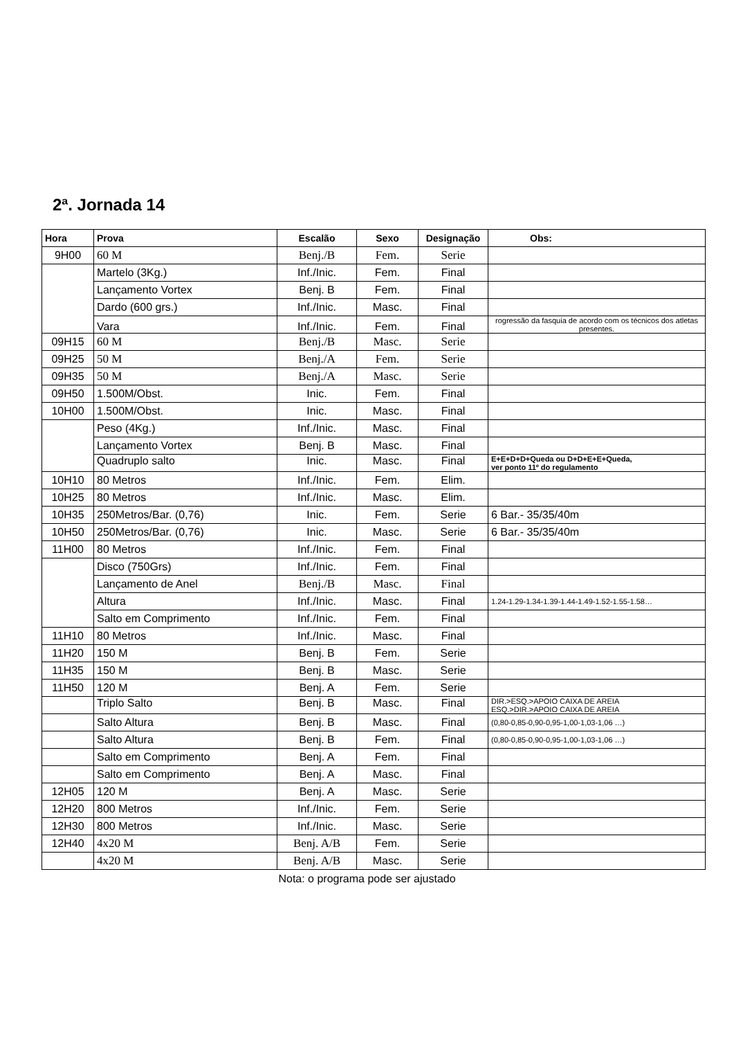2ª. Jornada 14
| Hora | Prova | Escalão | Sexo | Designação | Obs: |
| --- | --- | --- | --- | --- | --- |
| 9H00 | 60 M | Benj./B | Fem. | Serie | |
| | Martelo (3Kg.) | Inf./Inic. | Fem. | Final | |
| | Lançamento Vortex | Benj. B | Fem. | Final | |
| | Dardo (600 grs.) | Inf./Inic. | Masc. | Final | |
| | Vara | Inf./Inic. | Fem. | Final | rogressão da fasquia de acordo com os técnicos dos atletas presentes. |
| 09H15 | 60 M | Benj./B | Masc. | Serie | |
| 09H25 | 50 M | Benj./A | Fem. | Serie | |
| 09H35 | 50 M | Benj./A | Masc. | Serie | |
| 09H50 | 1.500M/Obst. | Inic. | Fem. | Final | |
| 10H00 | 1.500M/Obst. | Inic. | Masc. | Final | |
| | Peso (4Kg.) | Inf./Inic. | Masc. | Final | |
| | Lançamento Vortex | Benj. B | Masc. | Final | |
| | Quadruplo salto | Inic. | Masc. | Final | E+E+D+D+Queda ou D+D+E+E+Queda, ver ponto 11º do regulamento |
| 10H10 | 80 Metros | Inf./Inic. | Fem. | Elim. | |
| 10H25 | 80 Metros | Inf./Inic. | Masc. | Elim. | |
| 10H35 | 250Metros/Bar. (0,76) | Inic. | Fem. | Serie | 6 Bar.- 35/35/40m |
| 10H50 | 250Metros/Bar. (0,76) | Inic. | Masc. | Serie | 6 Bar.- 35/35/40m |
| 11H00 | 80 Metros | Inf./Inic. | Fem. | Final | |
| | Disco (750Grs) | Inf./Inic. | Fem. | Final | |
| | Lançamento de Anel | Benj./B | Masc. | Final | |
| | Altura | Inf./Inic. | Masc. | Final | 1.24-1.29-1.34-1.39-1.44-1.49-1.52-1.55-1.58… |
| | Salto em Comprimento | Inf./Inic. | Fem. | Final | |
| 11H10 | 80 Metros | Inf./Inic. | Masc. | Final | |
| 11H20 | 150 M | Benj. B | Fem. | Serie | |
| 11H35 | 150 M | Benj. B | Masc. | Serie | |
| 11H50 | 120 M | Benj. A | Fem. | Serie | |
| | Triplo Salto | Benj. B | Masc. | Final | DIR.>ESQ.>APOIO CAIXA DE AREIA ESQ.>DIR.>APOIO CAIXA DE AREIA |
| | Salto Altura | Benj. B | Masc. | Final | (0,80-0,85-0,90-0,95-1,00-1,03-1,06 …) |
| | Salto Altura | Benj. B | Fem. | Final | (0,80-0,85-0,90-0,95-1,00-1,03-1,06 …) |
| | Salto em Comprimento | Benj. A | Fem. | Final | |
| | Salto em Comprimento | Benj. A | Masc. | Final | |
| 12H05 | 120 M | Benj. A | Masc. | Serie | |
| 12H20 | 800 Metros | Inf./Inic. | Fem. | Serie | |
| 12H30 | 800 Metros | Inf./Inic. | Masc. | Serie | |
| 12H40 | 4x20 M | Benj. A/B | Fem. | Serie | |
| | 4x20 M | Benj. A/B | Masc. | Serie | |
Nota: o programa pode ser ajustado